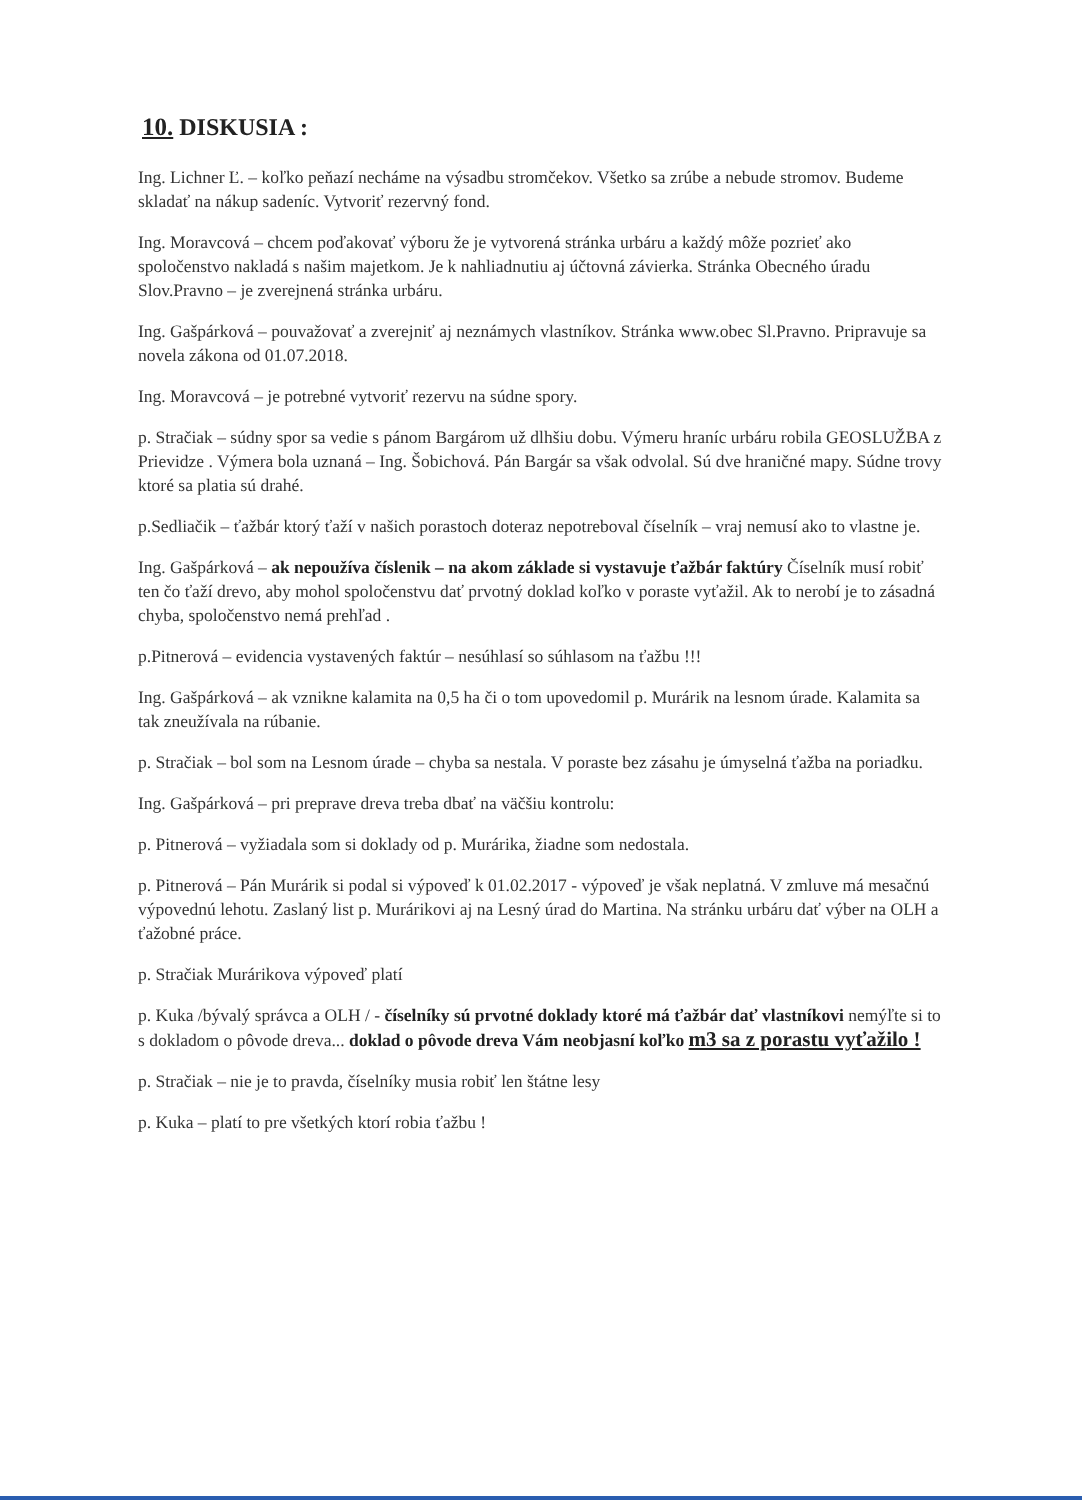10. DISKUSIA :
Ing. Lichner Ľ. – koľko peňazí necháme na výsadbu stromčekov. Všetko sa zrúbe a nebude stromov. Budeme skladať na nákup sadeníc. Vytvoriť rezervný fond.
Ing. Moravcová – chcem poďakovať výboru že je vytvorená stránka urbáru a každý môže pozrieť ako spoločenstvo nakladá s našim majetkom. Je k nahliadnutiu aj účtovná závierka. Stránka Obecného úradu Slov.Pravno – je zverejnená stránka urbáru.
Ing. Gašpárková – pouvažovať a zverejniť aj neznámych vlastníkov. Stránka www.obec Sl.Pravno. Pripravuje sa novela zákona od 01.07.2018.
Ing. Moravcová – je potrebné vytvoriť rezervu na súdne spory.
p. Stračiak – súdny spor sa vedie s pánom Bargárom už dlhšiu dobu. Výmeru hraníc urbáru robila GEOSLUŽBA z Prievidze . Výmera bola uznaná – Ing. Šobichová. Pán Bargár sa však odvolal. Sú dve hraničné mapy. Súdne trovy ktoré sa platia sú drahé.
p.Sedliačik – ťažbár ktorý ťaží v našich porastoch doteraz nepotreboval číselník – vraj nemusí ako to vlastne je.
Ing. Gašpárková – ak nepoužíva číslenik – na akom základe si vystavuje ťažbár faktúry Číselník musí robiť ten čo ťaží drevo, aby mohol spoločenstvu dať prvotný doklad koľko v poraste vyťažil. Ak to nerobí je to zásadná chyba, spoločenstvo nemá prehľad .
p.Pitnerová – evidencia vystavených faktúr – nesúhlasí so súhlasom na ťažbu !!!
Ing. Gašpárková – ak vznikne kalamita na 0,5 ha či o tom upovedomil p. Murárik na lesnom úrade. Kalamita sa tak zneužívala na rúbanie.
p. Stračiak – bol som na Lesnom úrade – chyba sa nestala. V poraste bez zásahu je úmyselná ťažba na poriadku.
Ing. Gašpárková – pri preprave dreva treba dbať na väčšiu kontrolu:
p. Pitnerová – vyžiadala som si doklady od p. Murárika, žiadne som nedostala.
p. Pitnerová – Pán Murárik si podal si výpoveď k 01.02.2017 - výpoveď je však neplatná. V zmluve má mesačnú výpovednú lehotu. Zaslaný list p. Murárikovi aj na Lesný úrad do Martina. Na stránku urbáru dať výber na OLH a ťažobné práce.
p. Stračiak Murárikova výpoveď platí
p. Kuka /bývalý správca a OLH / - číselníky sú prvotné doklady ktoré má ťažbár dať vlastníkovi nemýľte si to s dokladom o pôvode dreva... doklad o pôvode dreva Vám neobjasní koľko m3 sa z porastu vyťažilo !
p. Stračiak – nie je to pravda, číselníky musia robiť len štátne lesy
p. Kuka – platí to pre všetkých ktorí robia ťažbu !